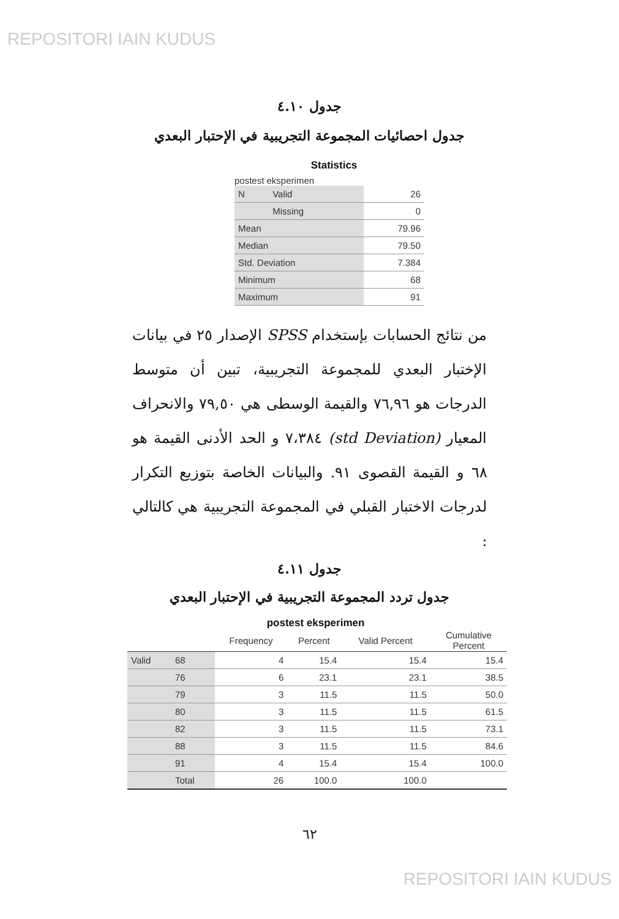REPOSITORI IAIN KUDUS
جدول ٤.١٠
جدول احصائيات المجموعة التجريبية في الإحتبار البعدي
Statistics
| postest eksperimen | | |
| N | Valid | 26 |
| | Missing | 0 |
| Mean | | 79.96 |
| Median | | 79.50 |
| Std. Deviation | | 7.384 |
| Minimum | | 68 |
| Maximum | | 91 |
من نتائج الحسابات بإستخدام SPSS الإصدار ٢٥ في بيانات الإختبار البعدي للمجموعة التجريبية، تبين أن متوسط الدرجات هو ٧٦,٩٦ والقيمة الوسطى هي ٧٩,٥٠ والانحراف المعيار (std Deviation) ٧،٣٨٤ و الحد الأدنى القيمة هو ٦٨ و القيمة القصوى ٩١. والبيانات الخاصة بتوزيع التكرار لدرجات الاختبار القبلي في المجموعة التجريبية هي كالتالي :
جدول ٤.١١
جدول تردد المجموعة التجريبية في الإحتبار البعدي
postest eksperimen
| | | Frequency | Percent | Valid Percent | Cumulative Percent |
| --- | --- | --- | --- | --- | --- |
| Valid | 68 | 4 | 15.4 | 15.4 | 15.4 |
| | 76 | 6 | 23.1 | 23.1 | 38.5 |
| | 79 | 3 | 11.5 | 11.5 | 50.0 |
| | 80 | 3 | 11.5 | 11.5 | 61.5 |
| | 82 | 3 | 11.5 | 11.5 | 73.1 |
| | 88 | 3 | 11.5 | 11.5 | 84.6 |
| | 91 | 4 | 15.4 | 15.4 | 100.0 |
| | Total | 26 | 100.0 | 100.0 | |
٦٢
REPOSITORI IAIN KUDUS